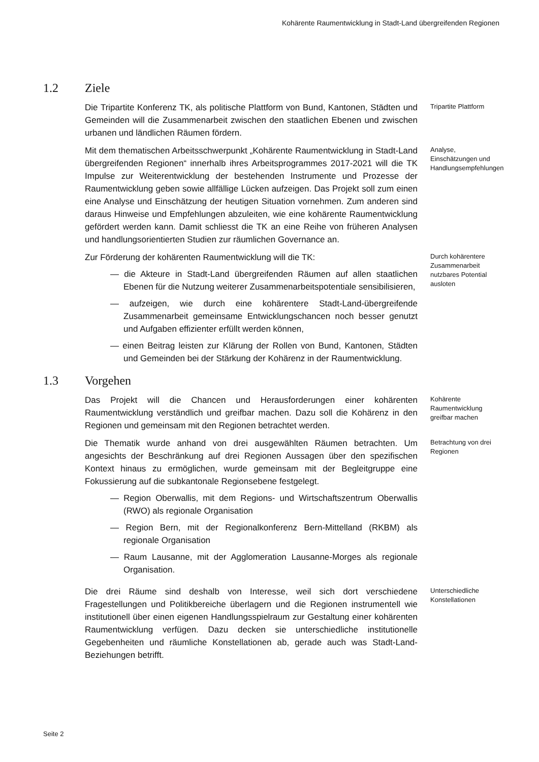Kohärente Raumentwicklung in Stadt-Land übergreifenden Regionen
1.2 Ziele
Die Tripartite Konferenz TK, als politische Plattform von Bund, Kantonen, Städten und Gemeinden will die Zusammenarbeit zwischen den staatlichen Ebenen und zwischen urbanen und ländlichen Räumen fördern.
Tripartite Plattform
Mit dem thematischen Arbeitsschwerpunkt „Kohärente Raumentwicklung in Stadt-Land übergreifenden Regionen“ innerhalb ihres Arbeitsprogrammes 2017-2021 will die TK Impulse zur Weiterentwicklung der bestehenden Instrumente und Prozesse der Raumentwicklung geben sowie allfällige Lücken aufzeigen. Das Projekt soll zum einen eine Analyse und Einschätzung der heutigen Situation vornehmen. Zum anderen sind daraus Hinweise und Empfehlungen abzuleiten, wie eine kohärente Raumentwicklung gefördert werden kann. Damit schliesst die TK an eine Reihe von früheren Analysen und handlungsorientierten Studien zur räumlichen Governance an.
Analyse, Einschätzungen und Handlungsempfehlungen
Zur Förderung der kohärenten Raumentwicklung will die TK:
— die Akteure in Stadt-Land übergreifenden Räumen auf allen staatlichen Ebenen für die Nutzung weiterer Zusammenarbeitspotentiale sensibilisieren,
— aufzeigen, wie durch eine kohärentere Stadt-Land-übergreifende Zusammenarbeit gemeinsame Entwicklungschancen noch besser genutzt und Aufgaben effizienter erfüllt werden können,
— einen Beitrag leisten zur Klärung der Rollen von Bund, Kantonen, Städten und Gemeinden bei der Stärkung der Kohärenz in der Raumentwicklung.
Durch kohärentere Zusammenarbeit nutzbares Potential ausloten
1.3 Vorgehen
Das Projekt will die Chancen und Herausforderungen einer kohärenten Raumentwicklung verständlich und greifbar machen. Dazu soll die Kohärenz in den Regionen und gemeinsam mit den Regionen betrachtet werden.
Kohärente Raumentwicklung greifbar machen
Die Thematik wurde anhand von drei ausgewählten Räumen betrachten. Um angesichts der Beschränkung auf drei Regionen Aussagen über den spezifischen Kontext hinaus zu ermöglichen, wurde gemeinsam mit der Begleitgruppe eine Fokussierung auf die subkantonale Regionsebene festgelegt.
— Region Oberwallis, mit dem Regions- und Wirtschaftszentrum Oberwallis (RWO) als regionale Organisation
— Region Bern, mit der Regionalkonferenz Bern-Mittelland (RKBM) als regionale Organisation
— Raum Lausanne, mit der Agglomeration Lausanne-Morges als regionale Organisation.
Betrachtung von drei Regionen
Die drei Räume sind deshalb von Interesse, weil sich dort verschiedene Fragestellungen und Politikbereiche überlagern und die Regionen instrumentell wie institutionell über einen eigenen Handlungsspielraum zur Gestaltung einer kohärenten Raumentwicklung verfügen. Dazu decken sie unterschiedliche institutionelle Gegebenheiten und räumliche Konstellationen ab, gerade auch was Stadt-Land-Beziehungen betrifft.
Unterschiedliche Konstellationen
Seite 2